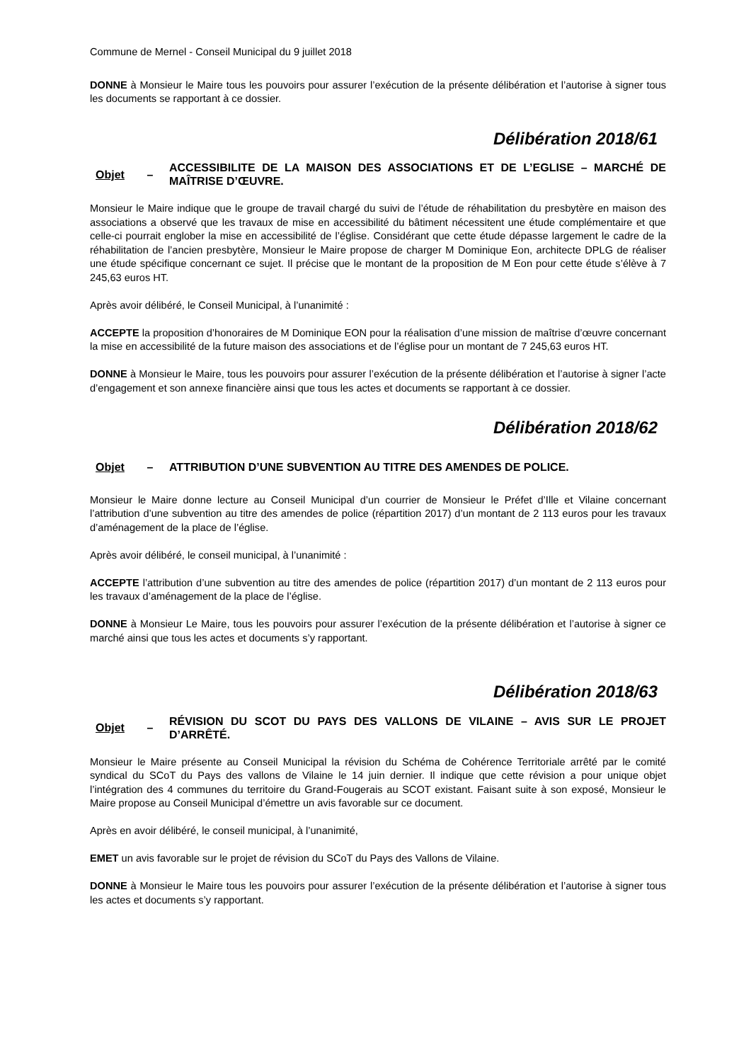Commune de Mernel - Conseil Municipal du 9 juillet 2018
DONNE à Monsieur le Maire tous les pouvoirs pour assurer l’exécution de la présente délibération et l’autorise à signer tous les documents se rapportant à ce dossier.
Délibération 2018/61
Objet – ACCESSIBILITE DE LA MAISON DES ASSOCIATIONS ET DE L’EGLISE – MARCHÉ DE MAÎTRISE D’ŒUVRE.
Monsieur le Maire indique que le groupe de travail chargé du suivi de l’étude de réhabilitation du presbytère en maison des associations a observé que les travaux de mise en accessibilité du bâtiment nécessitent une étude complémentaire et que celle-ci pourrait englober la mise en accessibilité de l’église. Considérant que cette étude dépasse largement le cadre de la réhabilitation de l’ancien presbytère, Monsieur le Maire propose de charger M Dominique Eon, architecte DPLG de réaliser une étude spécifique concernant ce sujet. Il précise que le montant de la proposition de M Eon pour cette étude s’élève à 7 245,63 euros HT.
Après avoir délibéré, le Conseil Municipal, à l’unanimité :
ACCEPTE la proposition d’honoraires de M Dominique EON pour la réalisation d’une mission de maîtrise d’œuvre concernant la mise en accessibilité de la future maison des associations et de l’église pour un montant de 7 245,63 euros HT.
DONNE à Monsieur le Maire, tous les pouvoirs pour assurer l’exécution de la présente délibération et l’autorise à signer l’acte d’engagement et son annexe financière ainsi que tous les actes et documents se rapportant à ce dossier.
Délibération 2018/62
Objet – ATTRIBUTION D’UNE SUBVENTION AU TITRE DES AMENDES DE POLICE.
Monsieur le Maire donne lecture au Conseil Municipal d’un courrier de Monsieur le Préfet d’Ille et Vilaine concernant l’attribution d’une subvention au titre des amendes de police (répartition 2017) d’un montant de 2 113 euros pour les travaux d’aménagement de la place de l’église.
Après avoir délibéré, le conseil municipal, à l’unanimité :
ACCEPTE l’attribution d’une subvention au titre des amendes de police (répartition 2017) d’un montant de 2 113 euros pour les travaux d’aménagement de la place de l’église.
DONNE à Monsieur Le Maire, tous les pouvoirs pour assurer l’exécution de la présente délibération et l’autorise à signer ce marché ainsi que tous les actes et documents s’y rapportant.
Délibération 2018/63
Objet – RÉVISION DU SCOT DU PAYS DES VALLONS DE VILAINE – AVIS SUR LE PROJET D’ARRÊTÉ.
Monsieur le Maire présente au Conseil Municipal la révision du Schéma de Cohérence Territoriale arrêté par le comité syndical du SCoT du Pays des vallons de Vilaine le 14 juin dernier. Il indique que cette révision a pour unique objet l’intégration des 4 communes du territoire du Grand-Fougerais au SCOT existant. Faisant suite à son exposé, Monsieur le Maire propose au Conseil Municipal d’émettre un avis favorable sur ce document.
Après en avoir délibéré, le conseil municipal, à l’unanimité,
EMET un avis favorable sur le projet de révision du SCoT du Pays des Vallons de Vilaine.
DONNE à Monsieur le Maire tous les pouvoirs pour assurer l’exécution de la présente délibération et l’autorise à signer tous les actes et documents s’y rapportant.